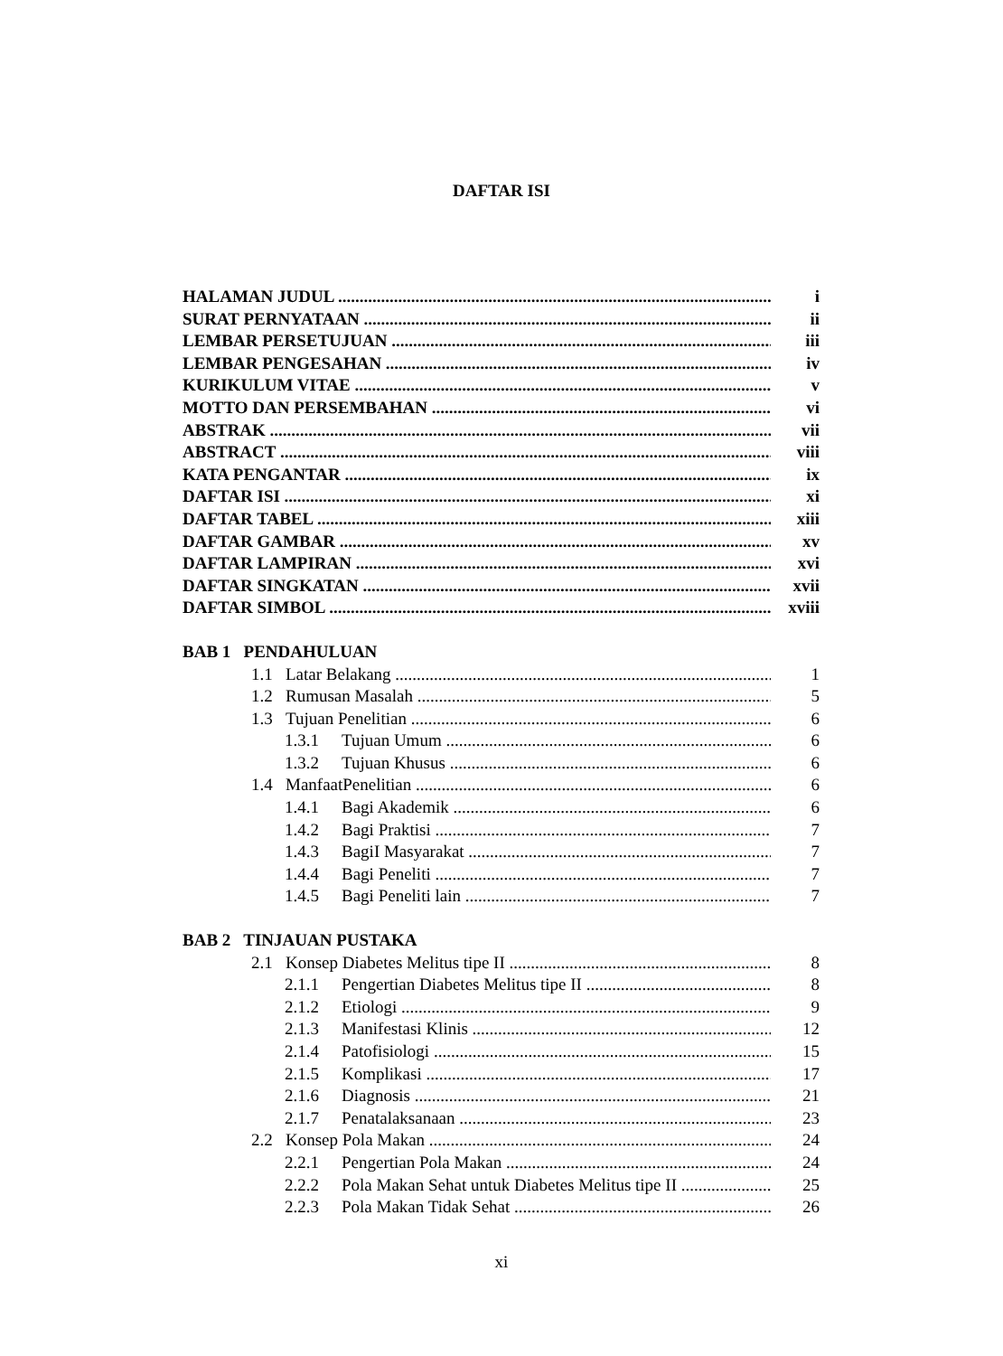DAFTAR ISI
HALAMAN JUDUL i
SURAT PERNYATAAN ii
LEMBAR PERSETUJUAN iii
LEMBAR PENGESAHAN iv
KURIKULUM VITAE v
MOTTO DAN PERSEMBAHAN vi
ABSTRAK vii
ABSTRACT viii
KATA PENGANTAR ix
DAFTAR ISI xi
DAFTAR TABEL xiii
DAFTAR GAMBAR xv
DAFTAR LAMPIRAN xvi
DAFTAR SINGKATAN xvii
DAFTAR SIMBOL xviii
BAB 1 PENDAHULUAN
1.1 Latar Belakang 1
1.2 Rumusan Masalah 5
1.3 Tujuan Penelitian 6
1.3.1 Tujuan Umum 6
1.3.2 Tujuan Khusus 6
1.4 ManfaatPenelitian 6
1.4.1 Bagi Akademik 6
1.4.2 Bagi Praktisi 7
1.4.3 BagiI Masyarakat 7
1.4.4 Bagi Peneliti 7
1.4.5 Bagi Peneliti lain 7
BAB 2 TINJAUAN PUSTAKA
2.1 Konsep Diabetes Melitus tipe II 8
2.1.1 Pengertian Diabetes Melitus tipe II 8
2.1.2 Etiologi 9
2.1.3 Manifestasi Klinis 12
2.1.4 Patofisiologi 15
2.1.5 Komplikasi 17
2.1.6 Diagnosis 21
2.1.7 Penatalaksanaan 23
2.2 Konsep Pola Makan 24
2.2.1 Pengertian Pola Makan 24
2.2.2 Pola Makan Sehat untuk Diabetes Melitus tipe II 25
2.2.3 Pola Makan Tidak Sehat 26
xi